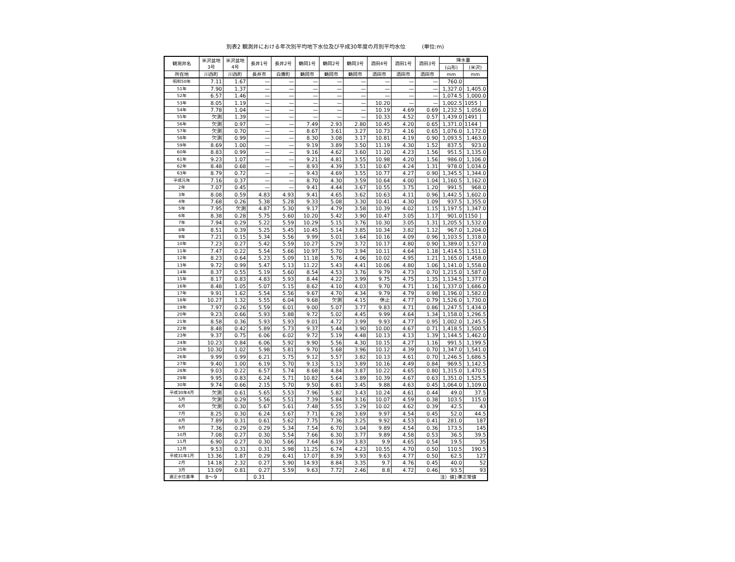別表2 観測井における年次別平均地下水位及び平成30年度の月別平均水位 (単位:m)
| 観測井名 | 米沢盆地 3号 | 米沢盆地 4号 | 長井1号 | 長井2号 | 鶴岡1号 | 鶴岡2号 | 鶴岡3号 | 酒田4号 | 酒田1号 | 酒田3号 | 降水量 | |
| --- | --- | --- | --- | --- | --- | --- | --- | --- | --- | --- | --- | --- |
| | | | | | | | | | | | (山形) | (米沢) |
| 所在地 | 川西町 | 川西町 | 長井市 | 白鷹町 | 鶴岡市 | 鶴岡市 | 鶴岡市 | 酒田市 | 酒田市 | 酒田市 | mm | mm |
| 昭和50年 | 7.11 | 1.67 | — | — | — | — | — | — | — | — | 760.0 | |
| 51年 | 7.90 | 1.37 | — | — | — | — | — | — | — | — | 1,327.0 | 1,405.0 |
| 52年 | 6.57 | 1.46 | — | — | — | — | — | — | — | — | 1,074.5 | 1,000.0 |
| 53年 | 8.05 | 1.19 | — | — | — | — | — | 10.20 | — | — | 1,002.5 | 1055 ] |
| 54年 | 7.78 | 1.04 | — | — | — | — | — | 10.19 | 4.69 | 0.69 | 1,232.5 | 1,056.0 |
| 55年 | 欠測 | 1.39 | — | — | — | — | — | 10.33 | 4.52 | 0.57 | 1,439.0 | 1491 ] |
| 56年 | 欠測 | 0.97 | — | — | 7.49 | 2.93 | 2.80 | 10.45 | 4.20 | 0.65 | 1,371.0 | 1144 ] |
| 57年 | 欠測 | 0.70 | — | — | 8.67 | 3.61 | 3.27 | 10.73 | 4.16 | 0.65 | 1,076.0 | 1,172.0 |
| 58年 | 欠測 | 0.99 | — | — | 8.30 | 3.08 | 3.17 | 10.81 | 4.19 | 0.90 | 1,093.5 | 1,463.0 |
| 59年 | 8.69 | 1.00 | — | — | 9.19 | 3.89 | 3.50 | 11.19 | 4.30 | 1.52 | 837.5 | 923.0 |
| 60年 | 8.83 | 0.99 | — | — | 9.16 | 4.62 | 3.60 | 11.20 | 4.23 | 1.56 | 951.5 | 1,135.0 |
| 61年 | 9.23 | 1.07 | — | — | 9.21 | 4.81 | 3.55 | 10.98 | 4.20 | 1.56 | 986.0 | 1,106.0 |
| 62年 | 8.48 | 0.68 | — | — | 8.93 | 4.39 | 3.51 | 10.67 | 4.24 | 1.31 | 978.0 | 1,034.0 |
| 63年 | 8.79 | 0.72 | — | — | 9.43 | 4.69 | 3.55 | 10.77 | 4.27 | 0.90 | 1,345.5 | 1,344.0 |
| 平成元年 | 7.16 | 0.37 | — | — | 8.70 | 4.30 | 3.59 | 10.64 | 4.00 | 1.04 | 1,160.5 | 1,162.0 |
| 2年 | 7.07 | 0.45 | — | — | 9.41 | 4.44 | 3.67 | 10.55 | 3.75 | 1.20 | 991.5 | 968.0 |
| 3年 | 8.08 | 0.59 | 4.83 | 4.93 | 9.41 | 4.65 | 3.62 | 10.63 | 4.11 | 0.96 | 1,442.5 | 1,602.0 |
| 4年 | 7.68 | 0.26 | 5.38 | 5.28 | 9.33 | 5.08 | 3.30 | 10.41 | 4.30 | 1.09 | 937.5 | 1,355.0 |
| 5年 | 7.95 | 欠測 | 4.87 | 5.30 | 9.17 | 4.79 | 3.58 | 10.39 | 4.02 | 1.15 | 1,197.5 | 1,347.0 |
| 6年 | 8.38 | 0.28 | 5.75 | 5.60 | 10.20 | 5.42 | 3.90 | 10.47 | 3.05 | 1.17 | 901.0 | 1150 ] |
| 7年 | 7.94 | 0.29 | 5.22 | 5.59 | 10.29 | 5.15 | 3.76 | 10.30 | 3.05 | 1.31 | 1,205.5 | 1,532.0 |
| 8年 | 8.51 | 0.39 | 5.25 | 5.45 | 10.45 | 5.14 | 3.85 | 10.34 | 3.82 | 1.12 | 967.0 | 1,204.0 |
| 9年 | 7.21 | 0.15 | 5.34 | 5.56 | 9.99 | 5.01 | 3.64 | 10.16 | 4.09 | 0.96 | 1,103.5 | 1,318.0 |
| 10年 | 7.23 | 0.27 | 5.42 | 5.59 | 10.27 | 5.29 | 3.72 | 10.17 | 4.80 | 0.90 | 1,389.0 | 1,527.0 |
| 11年 | 7.47 | 0.22 | 5.54 | 5.66 | 10.97 | 5.70 | 3.94 | 10.11 | 4.64 | 1.18 | 1,414.5 | 1,511.0 |
| 12年 | 8.23 | 0.64 | 5.23 | 5.09 | 11.18 | 5.76 | 4.06 | 10.02 | 4.95 | 1.21 | 1,165.0 | 1,458.0 |
| 13年 | 9.72 | 0.99 | 5.47 | 5.13 | 11.22 | 5.43 | 4.41 | 10.06 | 4.80 | 1.06 | 1,141.0 | 1,558.0 |
| 14年 | 8.37 | 0.55 | 5.19 | 5.60 | 8.54 | 4.53 | 3.76 | 9.79 | 4.73 | 0.70 | 1,215.0 | 1,587.0 |
| 15年 | 8.17 | 0.83 | 4.83 | 5.93 | 8.44 | 4.22 | 3.99 | 9.75 | 4.75 | 1.35 | 1,134.5 | 1,377.0 |
| 16年 | 8.48 | 1.05 | 5.07 | 5.15 | 8.62 | 4.10 | 4.03 | 9.70 | 4.71 | 1.16 | 1,337.0 | 1,686.0 |
| 17年 | 9.91 | 1.62 | 5.54 | 5.56 | 9.67 | 4.70 | 4.34 | 9.79 | 4.79 | 0.98 | 1,196.0 | 1,582.0 |
| 18年 | 10.27 | 1.32 | 5.55 | 6.04 | 9.68 | 欠測 | 4.15 | 休止 | 4.77 | 0.79 | 1,526.0 | 1,730.0 |
| 19年 | 7.97 | 0.26 | 5.59 | 6.01 | 9.00 | 5.07 | 3.77 | 9.83 | 4.71 | 0.86 | 1,247.5 | 1,434.0 |
| 20年 | 9.23 | 0.66 | 5.93 | 5.88 | 9.72 | 5.02 | 4.45 | 9.99 | 4.64 | 1.34 | 1,158.0 | 1,296.5 |
| 21年 | 8.58 | 0.36 | 5.93 | 5.93 | 9.01 | 4.72 | 3.99 | 9.93 | 4.77 | 0.95 | 1,002.0 | 1,245.5 |
| 22年 | 8.48 | 0.42 | 5.89 | 5.73 | 9.37 | 5.44 | 3.90 | 10.00 | 4.67 | 0.71 | 1,418.5 | 1,500.5 |
| 23年 | 9.37 | 0.75 | 6.06 | 6.02 | 9.72 | 5.19 | 4.48 | 10.13 | 4.13 | 1.39 | 1,144.5 | 1,462.0 |
| 24年 | 10.23 | 0.84 | 6.06 | 5.92 | 9.90 | 5.56 | 4.30 | 10.15 | 4.27 | 1.16 | 991.5 | 1,199.5 |
| 25年 | 10.30 | 1.02 | 5.98 | 5.81 | 9.70 | 5.68 | 3.96 | 10.12 | 4.39 | 0.70 | 1,347.0 | 1,541.0 |
| 26年 | 9.99 | 0.99 | 6.21 | 5.75 | 9.12 | 5.57 | 3.82 | 10.13 | 4.61 | 0.70 | 1,246.5 | 1,686.5 |
| 27年 | 9.40 | 1.00 | 6.19 | 5.70 | 9.13 | 5.13 | 3.89 | 10.16 | 4.49 | 0.84 | 969.5 | 1,142.5 |
| 28年 | 9.03 | 0.22 | 6.57 | 5.74 | 8.68 | 4.84 | 3.87 | 10.22 | 4.65 | 0.80 | 1,315.0 | 1,470.5 |
| 29年 | 9.95 | 0.83 | 6.24 | 5.71 | 10.82 | 5.64 | 3.89 | 10.39 | 4.67 | 0.63 | 1,351.0 | 1,525.5 |
| 30年 | 9.74 | 0.66 | 2.15 | 5.70 | 9.50 | 6.81 | 3.45 | 9.88 | 4.63 | 0.45 | 1,064.0 | 1,109.0 |
| 平成30年4月 | 欠測 | 0.61 | 5.65 | 5.53 | 7.96 | 5.82 | 3.43 | 10.24 | 4.61 | 0.44 | 49.0 | 37.5 |
| 5月 | 欠測 | 0.29 | 5.56 | 5.51 | 7.39 | 5.84 | 3.16 | 10.07 | 4.59 | 0.38 | 103.5 | 115.0 |
| 6月 | 欠測 | 0.30 | 5.67 | 5.61 | 7.48 | 5.55 | 3.29 | 10.02 | 4.62 | 0.39 | 42.5 | 43 |
| 7月 | 8.25 | 0.30 | 6.24 | 5.67 | 7.71 | 6.28 | 3.69 | 9.97 | 4.54 | 0.45 | 52.0 | 44.5 |
| 8月 | 7.89 | 0.31 | 0.61 | 5.62 | 7.75 | 7.36 | 3.25 | 9.92 | 4.53 | 0.41 | 281.0 | 187 |
| 9月 | 7.36 | 0.29 | 0.29 | 5.34 | 7.54 | 6.70 | 3.04 | 9.89 | 4.54 | 0.36 | 173.5 | 145 |
| 10月 | 7.08 | 0.27 | 0.30 | 5.54 | 7.66 | 6.30 | 3.77 | 9.89 | 4.58 | 0.53 | 36.5 | 39.5 |
| 11月 | 6.90 | 0.27 | 0.30 | 5.66 | 7.64 | 6.19 | 3.83 | 9.9 | 4.65 | 0.54 | 19.5 | 35 |
| 12月 | 9.53 | 0.31 | 0.31 | 5.98 | 11.25 | 6.74 | 4.23 | 10.55 | 4.70 | 0.50 | 110.5 | 190.5 |
| 平成31年1月 | 13.36 | 1.87 | 0.29 | 6.41 | 17.07 | 8.39 | 3.93 | 9.63 | 4.77 | 0.50 | 62.5 | 127 |
| 2月 | 14.18 | 2.32 | 0.27 | 5.90 | 14.93 | 8.84 | 3.35 | 9.7 | 4.76 | 0.45 | 40.0 | 52 |
| 3月 | 13.09 | 0.81 | 0.27 | 5.59 | 9.63 | 7.72 | 2.46 | 8.8 | 4.72 | 0.46 | 93.5 | 93 |
| 適正水位基準 | 8～9 | | 0.31 | | | | | | | | 注）値]:準正常値 | |